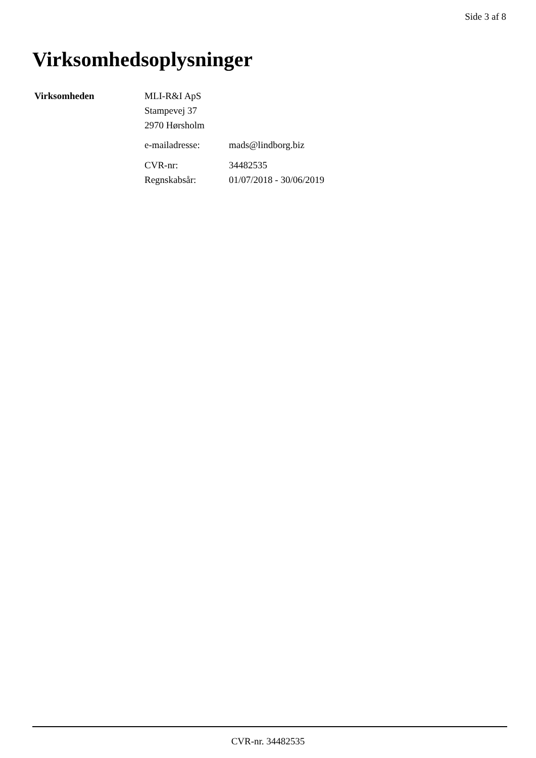Side 3 af 8
Virksomhedsoplysninger
Virksomheden MLI-R&I ApS
Stampevej 37
2970 Hørsholm
e-mailadresse: mads@lindborg.biz
CVR-nr:
Regnskabsår:
34482535
01/07/2018 - 30/06/2019
CVR-nr. 34482535